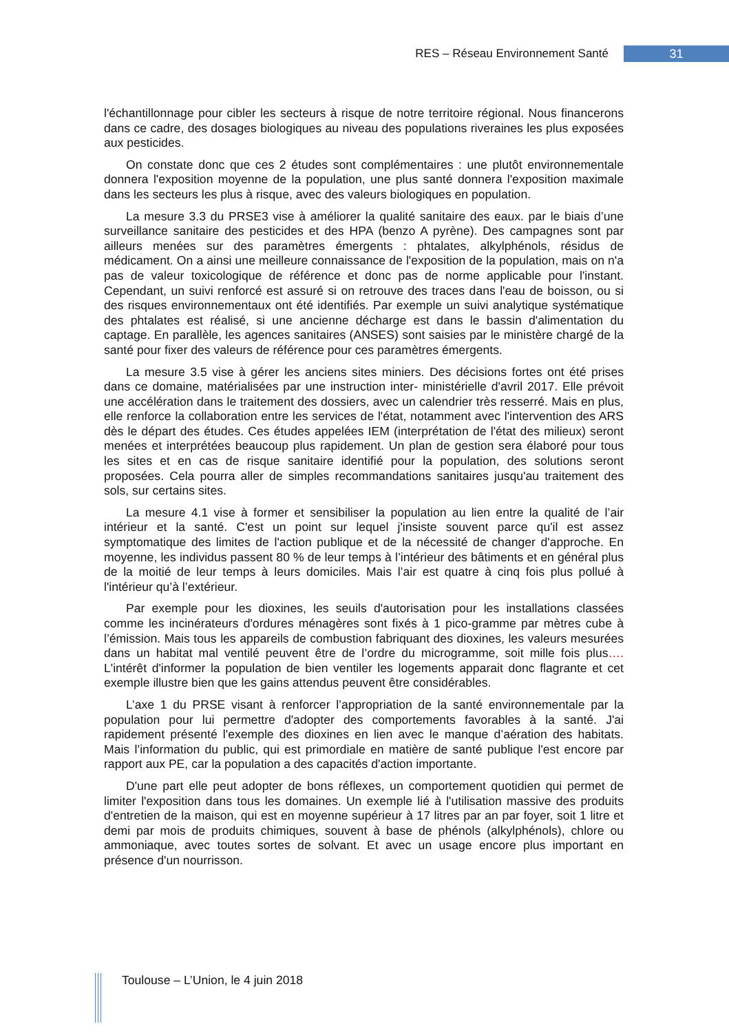RES – Réseau Environnement Santé 31
l'échantillonnage pour cibler les secteurs à risque de notre territoire régional. Nous financerons dans ce cadre, des dosages biologiques au niveau des populations riveraines les plus exposées aux pesticides.
On constate donc que ces 2 études sont complémentaires : une plutôt environnementale donnera l'exposition moyenne de la population, une plus santé donnera l'exposition maximale dans les secteurs les plus à risque, avec des valeurs biologiques en population.
La mesure 3.3 du PRSE3 vise à améliorer la qualité sanitaire des eaux. par le biais d’une surveillance sanitaire des pesticides et des HPA (benzo A pyrène). Des campagnes sont par ailleurs menées sur des paramètres émergents : phtalates, alkylphénols, résidus de médicament. On a ainsi une meilleure connaissance de l'exposition de la population, mais on n'a pas de valeur toxicologique de référence et donc pas de norme applicable pour l'instant. Cependant, un suivi renforcé est assuré si on retrouve des traces dans l'eau de boisson, ou si des risques environnementaux ont été identifiés. Par exemple un suivi analytique systématique des phtalates est réalisé, si une ancienne décharge est dans le bassin d'alimentation du captage. En parallèle, les agences sanitaires (ANSES) sont saisies par le ministère chargé de la santé pour fixer des valeurs de référence pour ces paramètres émergents.
La mesure 3.5 vise à gérer les anciens sites miniers. Des décisions fortes ont été prises dans ce domaine, matérialisées par une instruction inter- ministérielle d'avril 2017. Elle prévoit une accélération dans le traitement des dossiers, avec un calendrier très resserré. Mais en plus, elle renforce la collaboration entre les services de l'état, notamment avec l'intervention des ARS dès le départ des études. Ces études appelées IEM (interprétation de l'état des milieux) seront menées et interprétées beaucoup plus rapidement. Un plan de gestion sera élaboré pour tous les sites et en cas de risque sanitaire identifié pour la population, des solutions seront proposées. Cela pourra aller de simples recommandations sanitaires jusqu'au traitement des sols, sur certains sites.
La mesure 4.1 vise à former et sensibiliser la population au lien entre la qualité de l’air intérieur et la santé. C'est un point sur lequel j'insiste souvent parce qu'il est assez symptomatique des limites de l'action publique et de la nécessité de changer d'approche. En moyenne, les individus passent 80 % de leur temps à l’intérieur des bâtiments et en général plus de la moitié de leur temps à leurs domiciles. Mais l’air est quatre à cinq fois plus pollué à l'intérieur qu’à l’extérieur.
Par exemple pour les dioxines, les seuils d'autorisation pour les installations classées comme les incinérateurs d'ordures ménagères sont fixés à 1 pico-gramme par mètres cube à l’émission. Mais tous les appareils de combustion fabriquant des dioxines, les valeurs mesurées dans un habitat mal ventilé peuvent être de l’ordre du microgramme, soit mille fois plus…. L'intérêt d'informer la population de bien ventiler les logements apparait donc flagrante et cet exemple illustre bien que les gains attendus peuvent être considérables.
L’axe 1 du PRSE visant à renforcer l’appropriation de la santé environnementale par la population pour lui permettre d'adopter des comportements favorables à la santé. J'ai rapidement présenté l'exemple des dioxines en lien avec le manque d’aération des habitats. Mais l’information du public, qui est primordiale en matière de santé publique l'est encore par rapport aux PE, car la population a des capacités d'action importante.
D'une part elle peut adopter de bons réflexes, un comportement quotidien qui permet de limiter l'exposition dans tous les domaines. Un exemple lié à l'utilisation massive des produits d'entretien de la maison, qui est en moyenne supérieur à 17 litres par an par foyer, soit 1 litre et demi par mois de produits chimiques, souvent à base de phénols (alkylphénols), chlore ou ammoniaque, avec toutes sortes de solvant. Et avec un usage encore plus important en présence d'un nourrisson.
Toulouse – L’Union, le 4 juin 2018